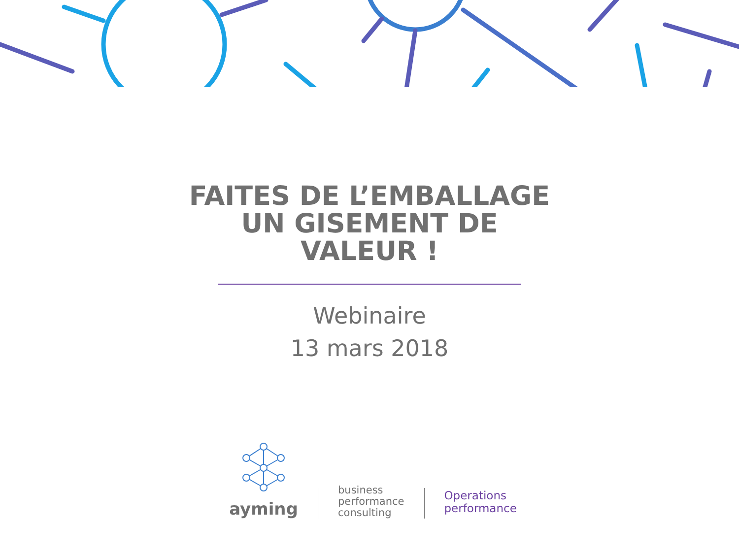FAITES DE L’EMBALLAGE
UN GISEMENT DE
VALEUR !
Webinaire
13 mars 2018
ayming
business
performance
consulting
Operations
performance